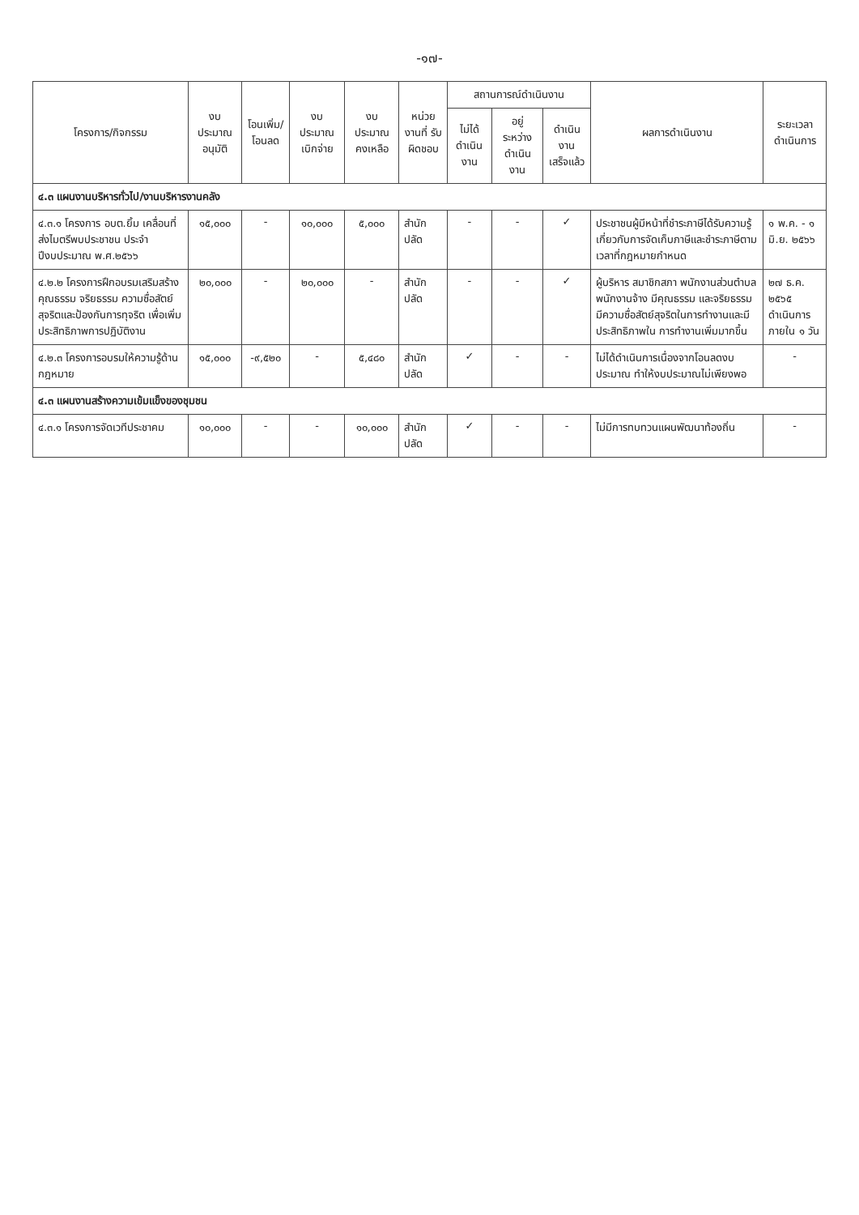-๑๗-
| โครงการ/กิจกรรม | งบประมาณ อนุมัติ | โอนเพิ่ม/ โอนลด | งบประมาณ เบิกจ่าย | งบประมาณ คงเหลือ | หน่วยงานที่ รับผิดชอบ | สถานการณ์ดำเนินงาน | | | ผลการดำเนินงาน | ระยะเวลา ดำเนินการ |
| --- | --- | --- | --- | --- | --- | --- | --- | --- | --- | --- |
| | | | | | | ไม่ได้ ดำเนินงาน | อยู่ระหว่าง ดำเนินงาน | ดำเนินงาน เสร็จแล้ว | | |
| ๔.๓ แผนงานบริหารทั่วไป/งานบริหารงานคลัง | | | | | | | | | | |
| ๔.๓.๑ โครงการ อบต.ยิ้ม เคลื่อนที่ส่งไมตรีพบประชาชน ประจำปีงบประมาณ พ.ศ.๒๕๖๖ | ๑๕,๐๐๐ | - | ๑๐,๐๐๐ | ๕,๐๐๐ | สำนักปลัด | - | - | ✓ | ประชาชนผู้มีหน้าที่ชำระภาษีได้รับความรู้เกี่ยวกับการจัดเก็บภาษีและชำระภาษีตามเวลาที่กฎหมายกำหนด | ๑ พ.ค. - ๑ มิ.ย. ๒๕๖๖ |
| ๔.๒.๒ โครงการฝึกอบรมเสริมสร้างคุณธรรม จริยธรรม ความซื่อสัตย์สุจริตและป้องกันการทุจริต เพื่อเพิ่มประสิทธิภาพการปฏิบัติงาน | ๒๐,๐๐๐ | - | ๒๐,๐๐๐ | - | สำนักปลัด | - | - | ✓ | ผู้บริหาร สมาชิกสภา พนักงานส่วนตำบล พนักงานจ้าง มีคุณธรรม และจริยธรรม มีความซื่อสัตย์สุจริตในการทำงานและมีประสิทธิภาพใน การทำงานเพิ่มมากขึ้น | ๒๗ ธ.ค. ๒๕๖๕ ดำเนินการภายใน ๑ วัน |
| ๔.๒.๓ โครงการอบรมให้ความรู้ด้านกฎหมาย | ๑๕,๐๐๐ | -๙,๕๒๐ | - | ๕,๔๘๐ | สำนักปลัด | ✓ | - | - | ไม่ได้ดำเนินการเนื่องจากโอนลดงบประมาณ ทำให้งบประมาณไม่เพียงพอ | - |
| ๔.๓ แผนงานสร้างความเข้มแข็งของชุมชน | | | | | | | | | | |
| ๔.๓.๑ โครงการจัดเวทีประชาคม | ๑๐,๐๐๐ | - | - | ๑๐,๐๐๐ | สำนักปลัด | ✓ | - | - | ไม่มีการทบทวนแผนพัฒนาท้องถิ่น | - |